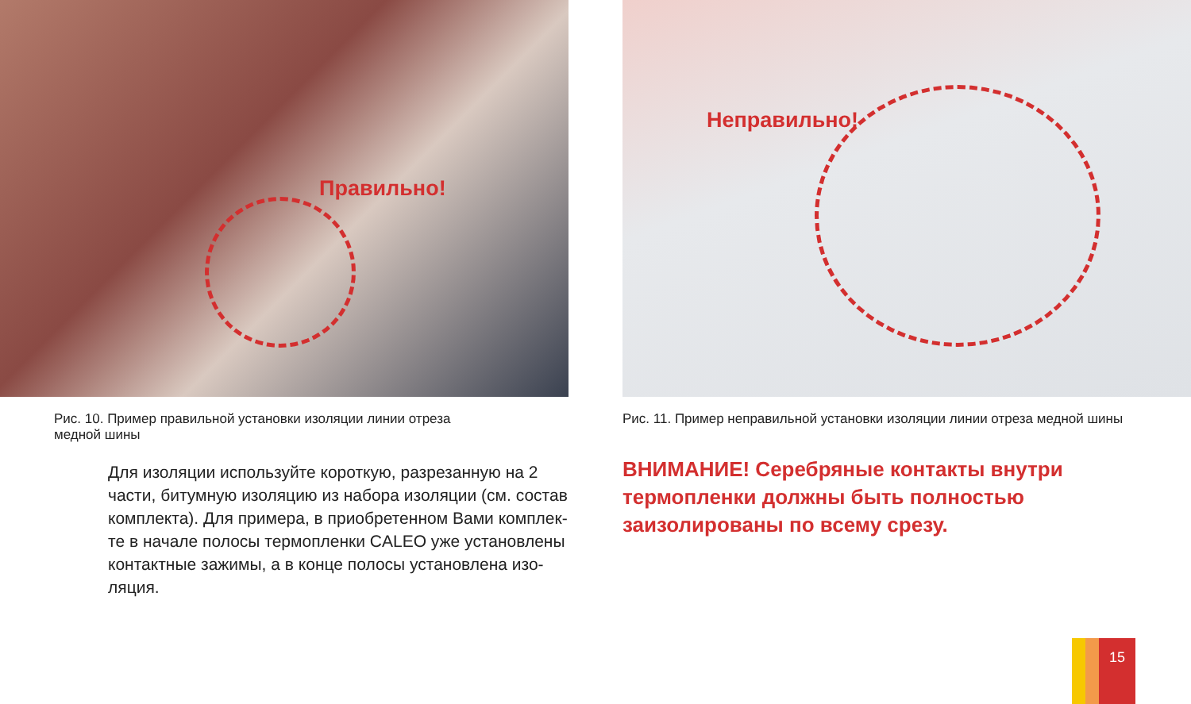Правильно!
Рис. 10. Пример правильной установки изоляции линии отреза медной шины
Для изоляции используйте короткую, разрезанную на 2 части, битумную изоляцию из набора изоляции (см. состав комплекта). Для примера, в приобретенном Вами комплек-те в начале полосы термопленки CALEO уже установлены контактные зажимы, а в конце полосы установлена изо-ляция.
Неправильно!
Рис. 11. Пример неправильной установки изоляции линии отреза медной шины
ВНИМАНИЕ! Серебряные контакты внутри термопленки должны быть полностью заизолированы по всему срезу.
15